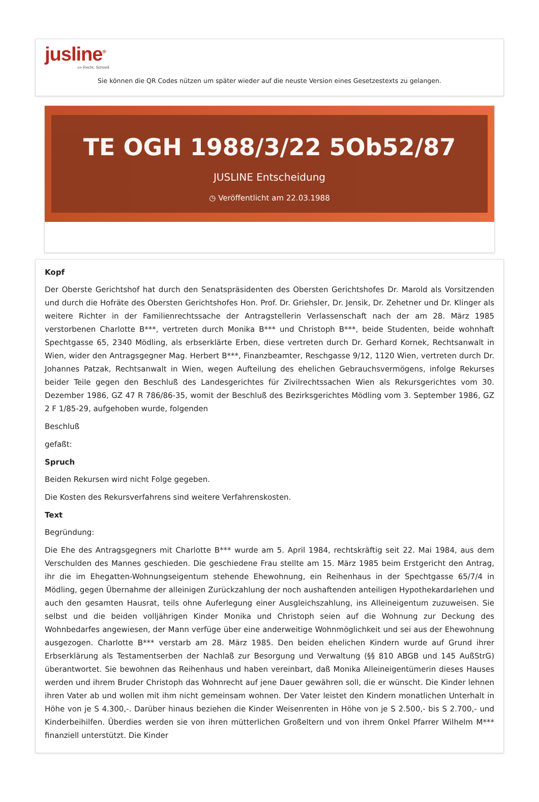jusline<sup>®</sup>
»» Recht. Schnell
Sie können die QR Codes nützen um später wieder auf die neuste Version eines Gesetzestexts zu gelangen.
TE OGH 1988/3/22 5Ob52/87
JUSLINE Entscheidung
◷ Veröffentlicht am 22.03.1988
Kopf
Der Oberste Gerichtshof hat durch den Senatspräsidenten des Obersten Gerichtshofes Dr. Marold als Vorsitzenden und durch die Hofräte des Obersten Gerichtshofes Hon. Prof. Dr. Griehsler, Dr. Jensik, Dr. Zehetner und Dr. Klinger als weitere Richter in der Familienrechtssache der Antragstellerin Verlassenschaft nach der am 28. März 1985 verstorbenen Charlotte B***, vertreten durch Monika B*** und Christoph B***, beide Studenten, beide wohnhaft Spechtgasse 65, 2340 Mödling, als erbserklärte Erben, diese vertreten durch Dr. Gerhard Kornek, Rechtsanwalt in Wien, wider den Antragsgegner Mag. Herbert B***, Finanzbeamter, Reschgasse 9/12, 1120 Wien, vertreten durch Dr. Johannes Patzak, Rechtsanwalt in Wien, wegen Aufteilung des ehelichen Gebrauchsvermögens, infolge Rekurses beider Teile gegen den Beschluß des Landesgerichtes für Zivilrechtssachen Wien als Rekursgerichtes vom 30. Dezember 1986, GZ 47 R 786/86-35, womit der Beschluß des Bezirksgerichtes Mödling vom 3. September 1986, GZ 2 F 1/85-29, aufgehoben wurde, folgenden
Beschluß
gefaßt:
Spruch
Beiden Rekursen wird nicht Folge gegeben.
Die Kosten des Rekursverfahrens sind weitere Verfahrenskosten.
Text
Begründung:
Die Ehe des Antragsgegners mit Charlotte B*** wurde am 5. April 1984, rechtskräftig seit 22. Mai 1984, aus dem Verschulden des Mannes geschieden. Die geschiedene Frau stellte am 15. März 1985 beim Erstgericht den Antrag, ihr die im Ehegatten-Wohnungseigentum stehende Ehewohnung, ein Reihenhaus in der Spechtgasse 65/7/4 in Mödling, gegen Übernahme der alleinigen Zurückzahlung der noch aushaftenden anteiligen Hypothekardarlehen und auch den gesamten Hausrat, teils ohne Auferlegung einer Ausgleichszahlung, ins Alleineigentum zuzuweisen. Sie selbst und die beiden volljährigen Kinder Monika und Christoph seien auf die Wohnung zur Deckung des Wohnbedarfes angewiesen, der Mann verfüge über eine anderweitige Wohnmöglichkeit und sei aus der Ehewohnung ausgezogen. Charlotte B*** verstarb am 28. März 1985. Den beiden ehelichen Kindern wurde auf Grund ihrer Erbserklärung als Testamentserben der Nachlaß zur Besorgung und Verwaltung (§§ 810 ABGB und 145 AußStrG) überantwortet. Sie bewohnen das Reihenhaus und haben vereinbart, daß Monika Alleineigentümerin dieses Hauses werden und ihrem Bruder Christoph das Wohnrecht auf jene Dauer gewähren soll, die er wünscht. Die Kinder lehnen ihren Vater ab und wollen mit ihm nicht gemeinsam wohnen. Der Vater leistet den Kindern monatlichen Unterhalt in Höhe von je S 4.300,-. Darüber hinaus beziehen die Kinder Weisenrenten in Höhe von je S 2.500,- bis S 2.700,- und Kinderbeihilfen. Überdies werden sie von ihren mütterlichen Großeltern und von ihrem Onkel Pfarrer Wilhelm M*** finanziell unterstützt. Die Kinder